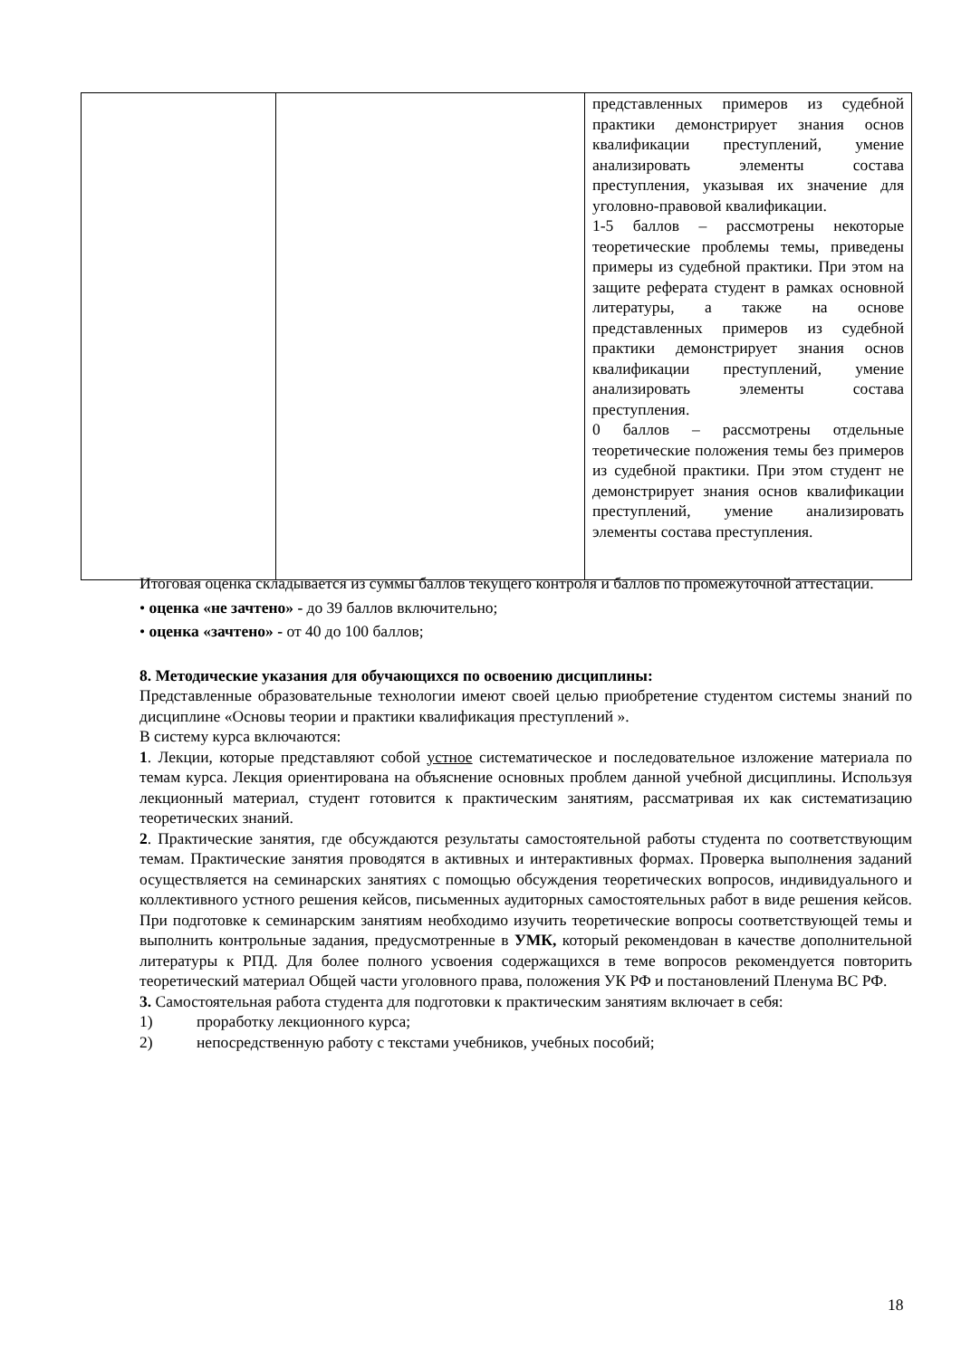| | | представленных примеров из судебной практики демонстрирует знания основ квалификации преступлений, умение анализировать элементы состава преступления, указывая их значение для уголовно-правовой квалификации. 1-5 баллов – рассмотрены некоторые теоретические проблемы темы, приведены примеры из судебной практики. При этом на защите реферата студент в рамках основной литературы, а также на основе представленных примеров из судебной практики демонстрирует знания основ квалификации преступлений, умение анализировать элементы состава преступления. 0 баллов – рассмотрены отдельные теоретические положения темы без примеров из судебной практики. При этом студент не демонстрирует знания основ квалификации преступлений, умение анализировать элементы состава преступления. |
Итоговая оценка складывается из суммы баллов текущего контроля и баллов по промежуточной аттестации.
• оценка «не зачтено» - до 39 баллов включительно;
• оценка «зачтено» - от 40 до 100 баллов;
8. Методические указания для обучающихся по освоению дисциплины:
Представленные образовательные технологии имеют своей целью приобретение студентом системы знаний по дисциплине «Основы теории и практики квалификация преступлений ».
В систему курса включаются:
1. Лекции, которые представляют собой устное систематическое и последовательное изложение материала по темам курса. Лекция ориентирована на объяснение основных проблем данной учебной дисциплины. Используя лекционный материал, студент готовится к практическим занятиям, рассматривая их как систематизацию теоретических знаний.
2. Практические занятия, где обсуждаются результаты самостоятельной работы студента по соответствующим темам. Практические занятия проводятся в активных и интерактивных формах. Проверка выполнения заданий осуществляется на семинарских занятиях с помощью обсуждения теоретических вопросов, индивидуального и коллективного устного решения кейсов, письменных аудиторных самостоятельных работ в виде решения кейсов. При подготовке к семинарским занятиям необходимо изучить теоретические вопросы соответствующей темы и выполнить контрольные задания, предусмотренные в УМК, который рекомендован в качестве дополнительной литературы к РПД. Для более полного усвоения содержащихся в теме вопросов рекомендуется повторить теоретический материал Общей части уголовного права, положения УК РФ и постановлений Пленума ВС РФ.
3. Самостоятельная работа студента для подготовки к практическим занятиям включает в себя:
1) проработку лекционного курса;
2) непосредственную работу с текстами учебников, учебных пособий;
18